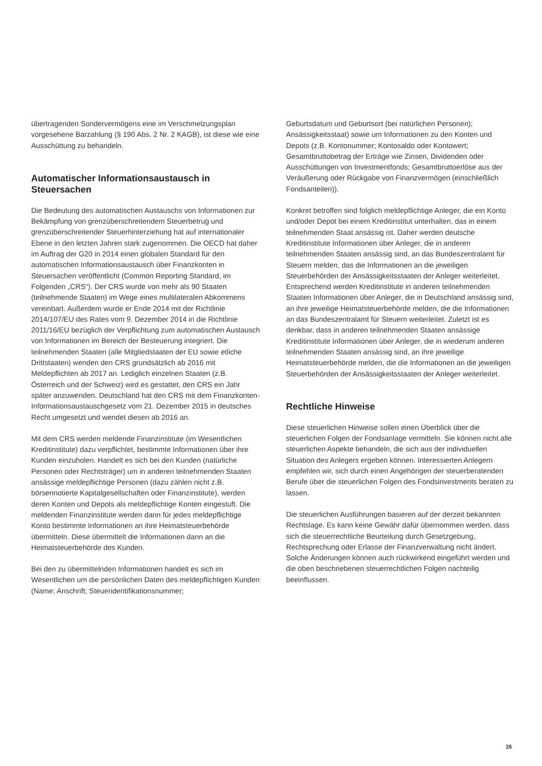übertragenden Sondervermögens eine im Verschmelzungsplan vorgesehene Barzahlung (§ 190 Abs. 2 Nr. 2 KAGB), ist diese wie eine Ausschüttung zu behandeln.
Automatischer Informationsaustausch in Steuersachen
Die Bedeutung des automatischen Austauschs von Informationen zur Bekämpfung von grenzüberschreitendem Steuerbetrug und grenzüberschreitender Steuerhinterziehung hat auf internationaler Ebene in den letzten Jahren stark zugenommen. Die OECD hat daher im Auftrag der G20 in 2014 einen globalen Standard für den automatischen Informationsaustausch über Finanzkonten in Steuersachen veröffentlicht (Common Reporting Standard, im Folgenden „CRS“). Der CRS wurde von mehr als 90 Staaten (teilnehmende Staaten) im Wege eines multilateralen Abkommens vereinbart. Außerdem wurde er Ende 2014 mit der Richtlinie 2014/107/EU des Rates vom 9. Dezember 2014 in die Richtlinie 2011/16/EU bezüglich der Verpflichtung zum automatischen Austausch von Informationen im Bereich der Besteuerung integriert. Die teilnehmenden Staaten (alle Mitgliedstaaten der EU sowie etliche Drittstaaten) wenden den CRS grundsätzlich ab 2016 mit Meldepflichten ab 2017 an. Lediglich einzelnen Staaten (z.B. Österreich und der Schweiz) wird es gestattet, den CRS ein Jahr später anzuwenden. Deutschland hat den CRS mit dem Finanzkonten-Informationsaustauschgesetz vom 21. Dezember 2015 in deutsches Recht umgesetzt und wendet diesen ab 2016 an.
Mit dem CRS werden meldende Finanzinstitute (im Wesentlichen Kreditinstitute) dazu verpflichtet, bestimmte Informationen über ihre Kunden einzuholen. Handelt es sich bei den Kunden (natürliche Personen oder Rechtsträger) um in anderen teilnehmenden Staaten ansässige meldepflichtige Personen (dazu zählen nicht z.B. börsennotierte Kapitalgesellschaften oder Finanzinstitute), werden deren Konten und Depots als meldepflichtige Konten eingestuft. Die meldenden Finanzinstitute werden dann für jedes meldepflichtige Konto bestimmte Informationen an ihre Heimatsteuerbehörde übermitteln. Diese übermittelt die Informationen dann an die Heimatsteuerbehörde des Kunden.
Bei den zu übermittelnden Informationen handelt es sich im Wesentlichen um die persönlichen Daten des meldepflichtigen Kunden (Name; Anschrift; Steueridentifikationsnummer;
Geburtsdatum und Geburtsort (bei natürlichen Personen); Ansässigkeitsstaat) sowie um Informationen zu den Konten und Depots (z.B. Kontonummer; Kontosaldo oder Kontowert; Gesamtbruttobetrag der Erträge wie Zinsen, Dividenden oder Ausschüttungen von Investmentfonds; Gesamtbruttoerlöse aus der Veräußerung oder Rückgabe von Finanzvermögen (einschließlich Fondsanteilen)).
Konkret betroffen sind folglich meldepflichtige Anleger, die ein Konto und/oder Depot bei einem Kreditinstitut unterhalten, das in einem teilnehmenden Staat ansässig ist. Daher werden deutsche Kreditinstitute Informationen über Anleger, die in anderen teilnehmenden Staaten ansässig sind, an das Bundeszentralamt für Steuern melden, das die Informationen an die jeweiligen Steuerbehörden der Ansässigkeitsstaaten der Anleger weiterleitet. Entsprechend werden Kreditinstitute in anderen teilnehmenden Staaten Informationen über Anleger, die in Deutschland ansässig sind, an ihre jeweilige Heimatsteuerbehörde melden, die die Informationen an das Bundeszentralamt für Steuern weiterleitet. Zuletzt ist es denkbar, dass in anderen teilnehmenden Staaten ansässige Kreditinstitute Informationen über Anleger, die in wiederum anderen teilnehmenden Staaten ansässig sind, an ihre jeweilige Heimatsteuerbehörde melden, die die Informationen an die jeweiligen Steuerbehörden der Ansässigkeitsstaaten der Anleger weiterleitet.
Rechtliche Hinweise
Diese steuerlichen Hinweise sollen einen Überblick über die steuerlichen Folgen der Fondsanlage vermitteln. Sie können nicht alle steuerlichen Aspekte behandeln, die sich aus der individuellen Situation des Anlegers ergeben können. Interessierten Anlegern empfehlen wir, sich durch einen Angehörigen der steuerberatenden Berufe über die steuerlichen Folgen des Fondsinvestments beraten zu lassen.
Die steuerlichen Ausführungen basieren auf der derzeit bekannten Rechtslage. Es kann keine Gewähr dafür übernommen werden, dass sich die steuerrechtliche Beurteilung durch Gesetzgebung, Rechtsprechung oder Erlasse der Finanzverwaltung nicht ändert. Solche Änderungen können auch rückwirkend eingeführt werden und die oben beschriebenen steuerrechtlichen Folgen nachteilig beeinflussen.
26